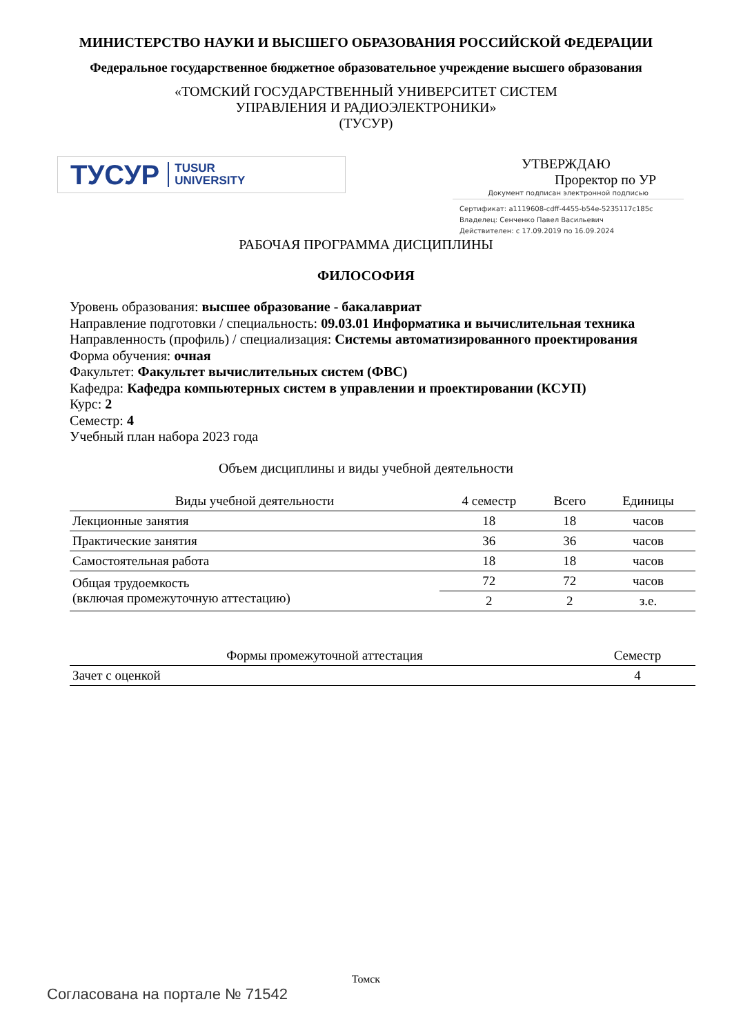МИНИСТЕРСТВО НАУКИ И ВЫСШЕГО ОБРАЗОВАНИЯ РОССИЙСКОЙ ФЕДЕРАЦИИ
Федеральное государственное бюджетное образовательное учреждение высшего образования
«ТОМСКИЙ ГОСУДАРСТВЕННЫЙ УНИВЕРСИТЕТ СИСТЕМ
УПРАВЛЕНИЯ И РАДИОЭЛЕКТРОНИКИ»
(ТУСУР)
ТУСУР TUSUR
UNIVERSITY
УТВЕРЖДАЮ
Проректор по УР
Документ подписан электронной подписью
Сертификат: a1119608-cdff-4455-b54e-5235117c185c
Владелец: Сенченко Павел Васильевич
Действителен: с 17.09.2019 по 16.09.2024
РАБОЧАЯ ПРОГРАММА ДИСЦИПЛИНЫ
ФИЛОСОФИЯ
Уровень образования: высшее образование - бакалавриат
Направление подготовки / специальность: 09.03.01 Информатика и вычислительная техника
Направленность (профиль) / специализация: Системы автоматизированного проектирования
Форма обучения: очная
Факультет: Факультет вычислительных систем (ФВС)
Кафедра: Кафедра компьютерных систем в управлении и проектировании (КСУП)
Курс: 2
Семестр: 4
Учебный план набора 2023 года
Объем дисциплины и виды учебной деятельности
| Виды учебной деятельности | 4 семестр | Всего | Единицы |
| --- | --- | --- | --- |
| Лекционные занятия | 18 | 18 | часов |
| Практические занятия | 36 | 36 | часов |
| Самостоятельная работа | 18 | 18 | часов |
| Общая трудоемкость (включая промежуточную аттестацию) | 72 | 72 | часов |
| | 2 | 2 | з.е. |
| Формы промежуточной аттестация | Семестр |
| --- | --- |
| Зачет с оценкой | 4 |
Томск
Согласована на портале № 71542